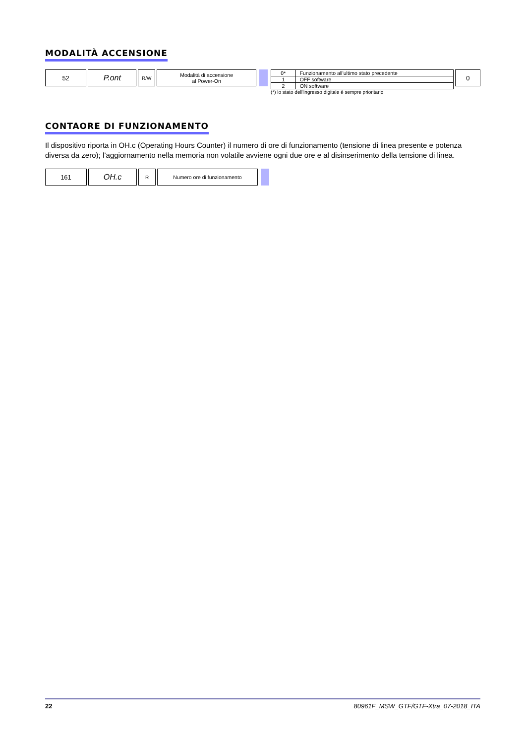MODALITÀ ACCENSIONE
52
P.ont
R/W Modalità di accensione
al Power-On
| 0* | Funzionamento all’ultimo stato precedente |
| 1 | OFF software |
| 2 | ON software |
(*) lo stato dell’ingresso digitale è sempre prioritario
0
CONTAORE DI FUNZIONAMENTO
Il dispositivo riporta in OH.c (Operating Hours Counter) il numero di ore di funzionamento (tensione di linea presente e potenza diversa da zero); l’aggiornamento nella memoria non volatile avviene ogni due ore e al disinserimento della tensione di linea.
161
OH.c
R Numero ore di funzionamento
22 80961F_MSW_GTF/GTF-Xtra_07-2018_ITA